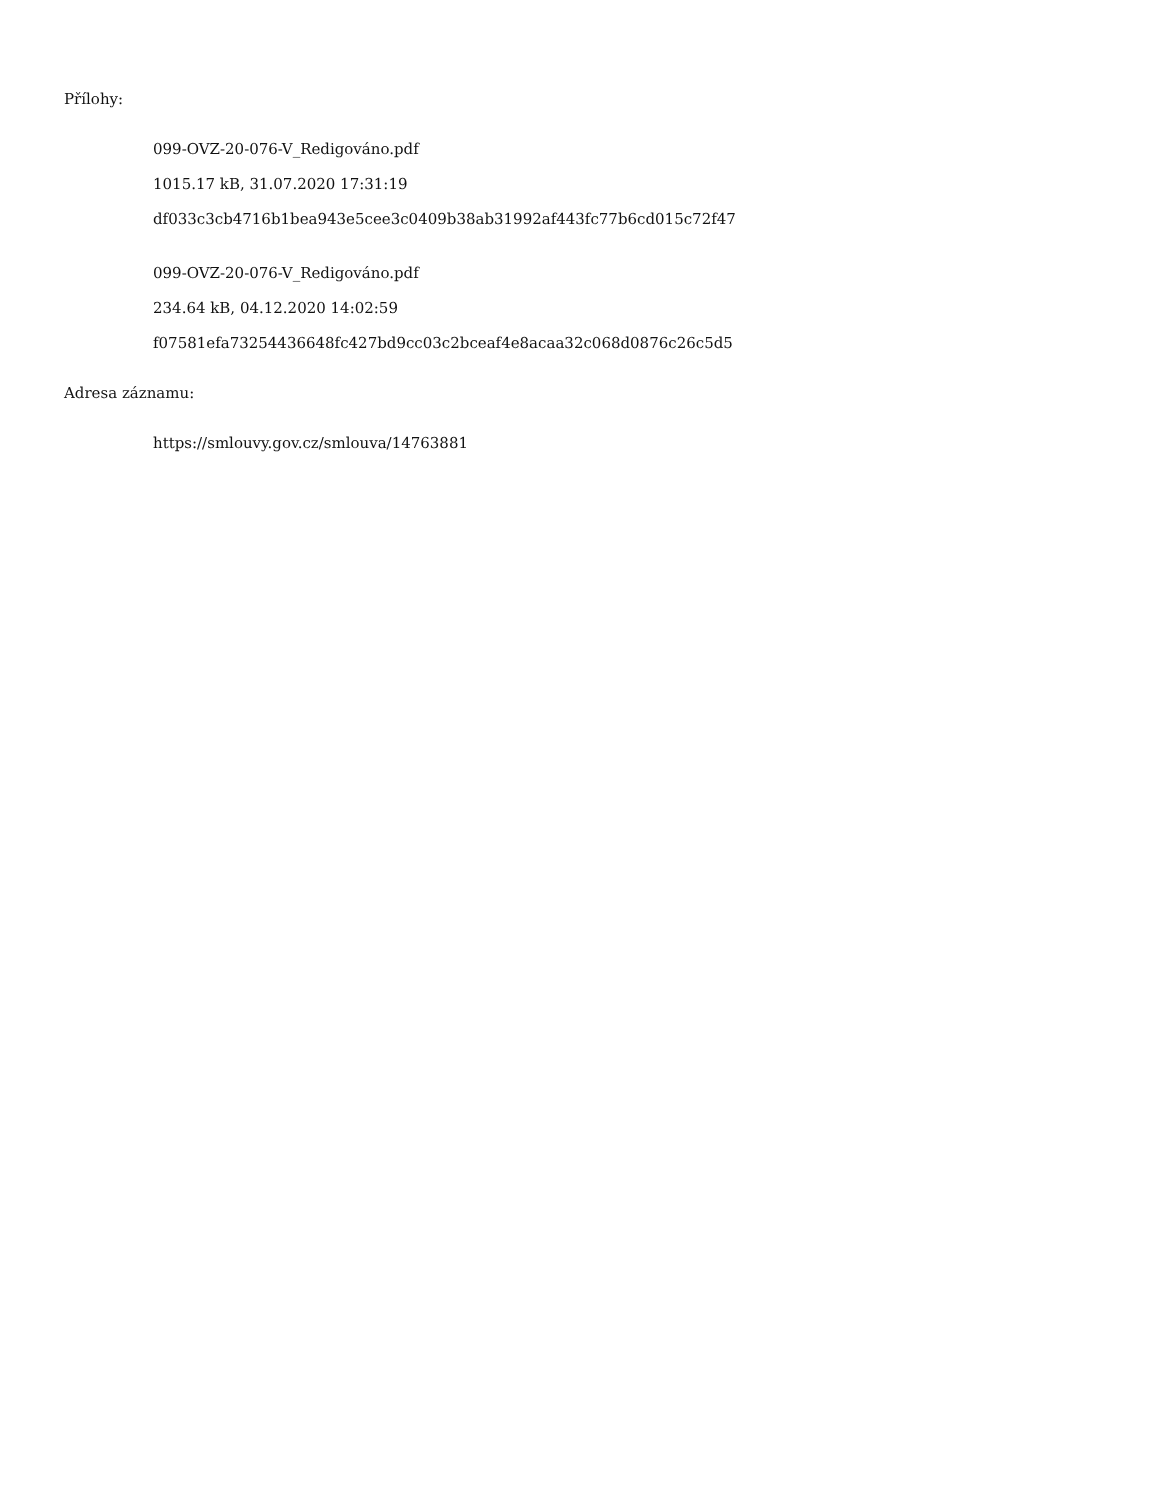Přílohy:
099-OVZ-20-076-V_Redigováno.pdf
1015.17 kB, 31.07.2020 17:31:19
df033c3cb4716b1bea943e5cee3c0409b38ab31992af443fc77b6cd015c72f47
099-OVZ-20-076-V_Redigováno.pdf
234.64 kB, 04.12.2020 14:02:59
f07581efa73254436648fc427bd9cc03c2bceaf4e8acaa32c068d0876c26c5d5
Adresa záznamu:
https://smlouvy.gov.cz/smlouva/14763881